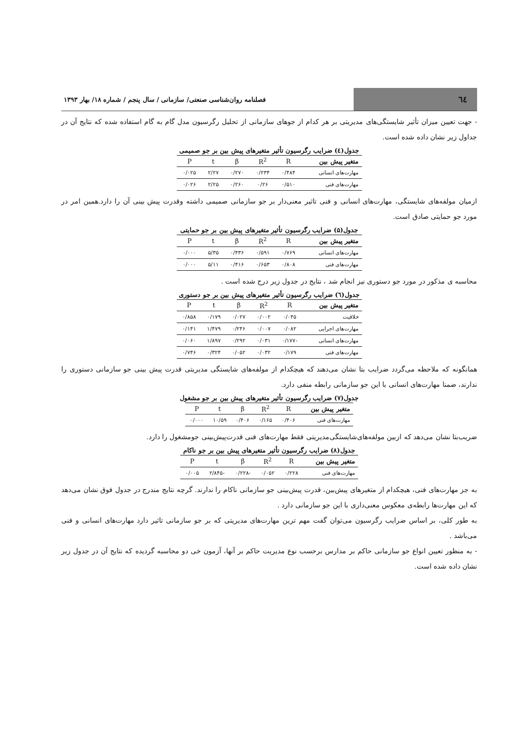٦٤
فصلنامه روان‌شناسی صنعتی/ سازمانی / سال پنجم / شماره ۱۸/ بهار ۱۳۹۳
- جهت تعیین میزان تأثیر شایستگی‌های مدیریتی بر هر کدام از جوهای سازمانی از تحلیل رگرسیون مدل گام به گام استفاده شده که نتایج آن در جداول زیر نشان داده شده است.
جدول(٤) ضرایب رگرسیون تأثیر متغیرهای پیش بین بر جو صمیمی
| متغیر پیش بین | R | R<sup>2</sup> | β | t | P |
| --- | --- | --- | --- | --- | --- |
| مهارت‌های انسانی | ۰/۴۸۴ | ۰/۲۳۴ | ۰/۲۷۰ | ۲/۲۷ | ۰/۰۲۵ |
| مهارت‌های فنی | ۰/۵۱۰ | ۰/۲۶ | ۰/۲۶۰ | ۲/۲۵ | ۰/۰۲۶ |
ازمیان مولفه‌های شایستگی، مهارت‌های انسانی و فنی تاثیر معنی‌دار بر جو سازمانی صمیمی داشته وقدرت پیش بینی آن را دارد.همین امر در مورد جو حمایتی صادق است.
جدول(۵) ضرایب رگرسیون تأثیر متغیرهای پیش بین بر جو حمایتی
| متغیر پیش بین | R | R<sup>2</sup> | β | t | P |
| --- | --- | --- | --- | --- | --- |
| مهارت‌های انسانی | ۰/۷۶۹ | ۰/۵۹۱ | ۰/۴۳۶ | ۵/۳۵ | ۰/۰۰۰ |
| مهارت‌های فنی | ۰/۸۰۸ | ۰/۶۵۳ | ۰/۴۱۶ | ۵/۱۱ | ۰/۰۰۰ |
محاسبه ی مذکور در مورد جو دستوری نیز انجام شد ، نتایج در جدول زیر درج شده است .
جدول(٦) ضرایب رگرسیون تأثیر متغیرهای پیش بین بر جو دستوری
| متغیر پیش بین | R | R<sup>2</sup> | β | t | P |
| --- | --- | --- | --- | --- | --- |
| خلاقیت | ۰/۰۴۵ | ۰/۰۰۲ | ۰/۰۲۷ | ۰/۱۷۹ | ۰/۸۵۸ |
| مهارت‌های اجرایی | ۰/۰۸۲ | ۰/۰۰۷ | ۰/۲۴۶ | ۱/۴۷۹ | ۰/۱۴۱ |
| مهارت‌های انسانی | -۰/۱۷۷ | ۰/۰۳۱ | ۰/۲۹۲ | ۱/۸۹۷ | ۰/۰۶۰ |
| مهارت‌های فنی | ۰/۱۷۹ | ۰/۰۳۲ | ۰/۰۵۲ | ۰/۳۲۴ | ۰/۷۴۶ |
همانگونه که ملاحظه می‌گردد ضرایب بتا نشان می‌دهند که هیچکدام از مولفه‌های شایستگی مدیریتی قدرت پیش بینی جو سازمانی دستوری را ندارند، ضمنا مهارت‌های انسانی با این جو سازمانی رابطه منفی دارد.
جدول(۷) ضرایب رگرسیون تأثیر متغیرهای پیش بین بر جو مشغول
| متغیر پیش بین | R | R<sup>2</sup> | β | t | P |
| --- | --- | --- | --- | --- | --- |
| مهارت‌های فنی | ۰/۴۰۶ | ۰/۱۶۵ | ۰/۴۰۶ | ۱۰/۵۹ | ۰/۰۰۰ |
ضریب‌بتا نشان می‌دهد که ازبین مولفه‌های‌شایستگی‌مدیریتی فقط مهارت‌های فنی قدرت‌پیش‌بینی جومشغول را دارد.
جدول(۸) ضرایب رگرسیون تأثیر متغیرهای پیش بین بر جو ناکام
| متغیر پیش بین | R | R<sup>2</sup> | β | t | P |
| --- | --- | --- | --- | --- | --- |
| مهارت‌های فنی | ۰/۲۲۸ | ۰/۰۵۲ | -۰/۲۲۸ | -۲/۸۴۵ | ۰/۰۰۵ |
به جز مهارت‌های فنی، هیچکدام از متغیرهای پیش‌بین، قدرت پیش‌بینی جو سازمانی ناکام را ندارند. گرچه نتایج مندرج در جدول فوق نشان می‌دهد که این مهارت‌ها رابطه‌ی معکوس معنی‌داری با این جو سازمانی دارد .
به طور کلی، بر اساس ضرایب رگرسیون می‌توان گفت مهم ترین مهارت‌های مدیریتی که بر جو سازمانی تاثیر دارد مهارت‌های انسانی و فنی می‌باشد .
- به منظور تعیین انواع جو سازمانی حاکم بر مدارس برحسب نوع مدیریت حاکم بر آنها، آزمون خی دو محاسبه گردیده که نتایج آن در جدول زیر نشان داده شده است.